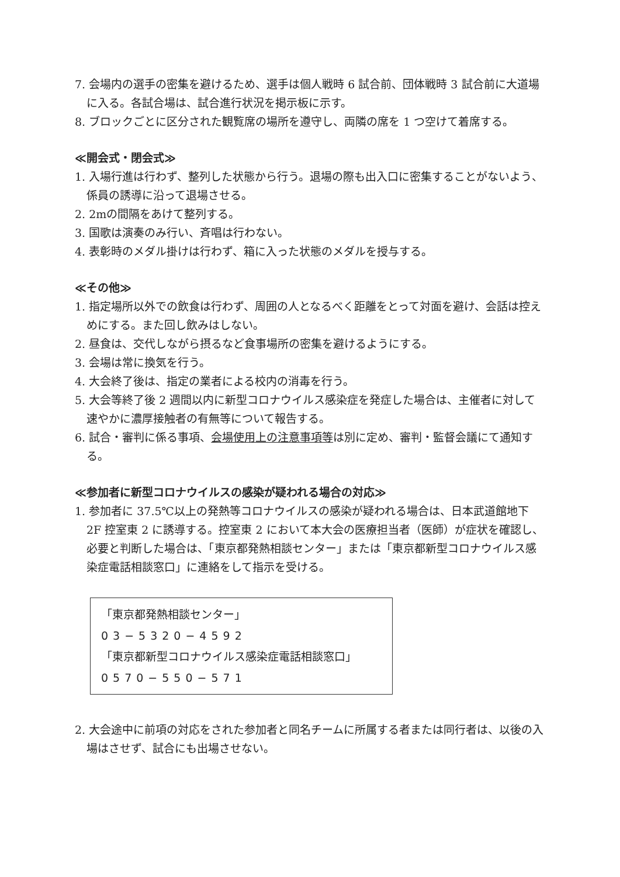7. 会場内の選手の密集を避けるため、選手は個人戦時 6 試合前、団体戦時 3 試合前に大道場に入る。各試合場は、試合進行状況を掲示板に示す。
8. ブロックごとに区分された観覧席の場所を遵守し、両隣の席を 1 つ空けて着席する。
≪開会式・閉会式≫
1. 入場行進は行わず、整列した状態から行う。退場の際も出入口に密集することがないよう、係員の誘導に沿って退場させる。
2. 2mの間隔をあけて整列する。
3. 国歌は演奏のみ行い、斉唱は行わない。
4. 表彰時のメダル掛けは行わず、箱に入った状態のメダルを授与する。
≪その他≫
1. 指定場所以外での飲食は行わず、周囲の人となるべく距離をとって対面を避け、会話は控えめにする。また回し飲みはしない。
2. 昼食は、交代しながら摂るなど食事場所の密集を避けるようにする。
3. 会場は常に換気を行う。
4. 大会終了後は、指定の業者による校内の消毒を行う。
5. 大会等終了後 2 週間以内に新型コロナウイルス感染症を発症した場合は、主催者に対して速やかに濃厚接触者の有無等について報告する。
6. 試合・審判に係る事項、会場使用上の注意事項等は別に定め、審判・監督会議にて通知する。
≪参加者に新型コロナウイルスの感染が疑われる場合の対応≫
1. 参加者に 37.5℃以上の発熱等コロナウイルスの感染が疑われる場合は、日本武道館地下 2F 控室東 2 に誘導する。控室東 2 において本大会の医療担当者（医師）が症状を確認し、必要と判断した場合は、「東京都発熱相談センター」または「東京都新型コロナウイルス感染症電話相談窓口」に連絡をして指示を受ける。
「東京都発熱相談センター」
03−5320−4592
「東京都新型コロナウイルス感染症電話相談窓口」
0570−550−571
2. 大会途中に前項の対応をされた参加者と同名チームに所属する者または同行者は、以後の入場はさせず、試合にも出場させない。